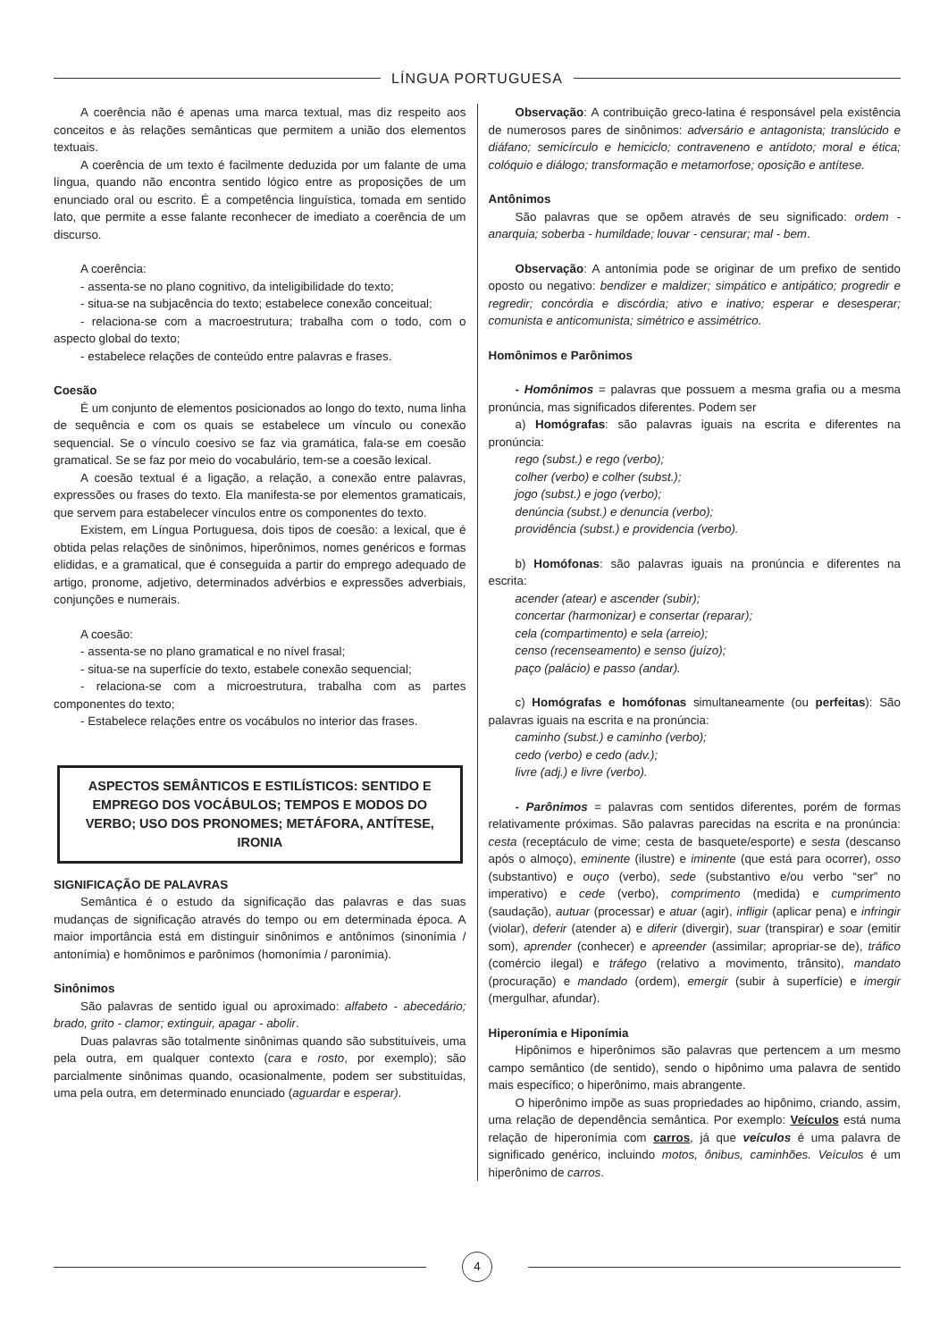LÍNGUA PORTUGUESA
A coerência não é apenas uma marca textual, mas diz respeito aos conceitos e às relações semânticas que permitem a união dos elementos textuais.
A coerência de um texto é facilmente deduzida por um falante de uma língua, quando não encontra sentido lógico entre as proposições de um enunciado oral ou escrito. É a competência linguística, tomada em sentido lato, que permite a esse falante reconhecer de imediato a coerência de um discurso.
A coerência:
- assenta-se no plano cognitivo, da inteligibilidade do texto;
- situa-se na subjacência do texto; estabelece conexão conceitual;
- relaciona-se com a macroestrutura; trabalha com o todo, com o aspecto global do texto;
- estabelece relações de conteúdo entre palavras e frases.
Coesão
É um conjunto de elementos posicionados ao longo do texto, numa linha de sequência e com os quais se estabelece um vínculo ou conexão sequencial. Se o vínculo coesivo se faz via gramática, fala-se em coesão gramatical. Se se faz por meio do vocabulário, tem-se a coesão lexical.
A coesão textual é a ligação, a relação, a conexão entre palavras, expressões ou frases do texto. Ela manifesta-se por elementos gramaticais, que servem para estabelecer vínculos entre os componentes do texto.
Existem, em Língua Portuguesa, dois tipos de coesão: a lexical, que é obtida pelas relações de sinônimos, hiperônimos, nomes genéricos e formas elididas, e a gramatical, que é conseguida a partir do emprego adequado de artigo, pronome, adjetivo, determinados advérbios e expressões adverbiais, conjunções e numerais.
A coesão:
- assenta-se no plano gramatical e no nível frasal;
- situa-se na superfície do texto, estabele conexão sequencial;
- relaciona-se com a microestrutura, trabalha com as partes componentes do texto;
- Estabelece relações entre os vocábulos no interior das frases.
ASPECTOS SEMÂNTICOS E ESTILÍSTICOS: SENTIDO E EMPREGO DOS VOCÁBULOS; TEMPOS E MODOS DO VERBO; USO DOS PRONOMES; METÁFORA, ANTÍTESE, IRONIA
SIGNIFICAÇÃO DE PALAVRAS
Semântica é o estudo da significação das palavras e das suas mudanças de significação através do tempo ou em determinada época. A maior importância está em distinguir sinônimos e antônimos (sinonímia / antonímia) e homônimos e parônimos (homonímia / paronímia).
Sinônimos
São palavras de sentido igual ou aproximado: alfabeto - abecedário; brado, grito - clamor; extinguir, apagar - abolir.
Duas palavras são totalmente sinônimas quando são substituíveis, uma pela outra, em qualquer contexto (cara e rosto, por exemplo); são parcialmente sinônimas quando, ocasionalmente, podem ser substituídas, uma pela outra, em determinado enunciado (aguardar e esperar).
Observação: A contribuição greco-latina é responsável pela existência de numerosos pares de sinônimos: adversário e antagonista; translúcido e diáfano; semicírculo e hemiciclo; contraveneno e antídoto; moral e ética; colóquio e diálogo; transformação e metamorfose; oposição e antítese.
Antônimos
São palavras que se opõem através de seu significado: ordem - anarquia; soberba - humildade; louvar - censurar; mal - bem.
Observação: A antonímia pode se originar de um prefixo de sentido oposto ou negativo: bendizer e maldizer; simpático e antipático; progredir e regredir; concórdia e discórdia; ativo e inativo; esperar e desesperar; comunista e anticomunista; simétrico e assimétrico.
Homônimos e Parônimos
- Homônimos = palavras que possuem a mesma grafia ou a mesma pronúncia, mas significados diferentes. Podem ser
a) Homógrafas: são palavras iguais na escrita e diferentes na pronúncia:
rego (subst.) e rego (verbo);
colher (verbo) e colher (subst.);
jogo (subst.) e jogo (verbo);
denúncia (subst.) e denuncia (verbo);
providência (subst.) e providencia (verbo).
b) Homófonas: são palavras iguais na pronúncia e diferentes na escrita:
acender (atear) e ascender (subir);
concertar (harmonizar) e consertar (reparar);
cela (compartimento) e sela (arreio);
censo (recenseamento) e senso (juízo);
paço (palácio) e passo (andar).
c) Homógrafas e homófonas simultaneamente (ou perfeitas): São palavras iguais na escrita e na pronúncia:
caminho (subst.) e caminho (verbo);
cedo (verbo) e cedo (adv.);
livre (adj.) e livre (verbo).
- Parônimos = palavras com sentidos diferentes, porém de formas relativamente próximas. São palavras parecidas na escrita e na pronúncia: cesta (receptáculo de vime; cesta de basquete/esporte) e sesta (descanso após o almoço), eminente (ilustre) e iminente (que está para ocorrer), osso (substantivo) e ouço (verbo), sede (substantivo e/ou verbo “ser” no imperativo) e cede (verbo), comprimento (medida) e cumprimento (saudação), autuar (processar) e atuar (agir), infligir (aplicar pena) e infringir (violar), deferir (atender a) e diferir (divergir), suar (transpirar) e soar (emitir som), aprender (conhecer) e apreender (assimilar; apropriar-se de), tráfico (comércio ilegal) e tráfego (relativo a movimento, trânsito), mandato (procuração) e mandado (ordem), emergir (subir à superfície) e imergir (mergulhar, afundar).
Hiperonímia e Hiponímia
Hipônimos e hiperônimos são palavras que pertencem a um mesmo campo semântico (de sentido), sendo o hipônimo uma palavra de sentido mais específico; o hiperônimo, mais abrangente.
O hiperônimo impõe as suas propriedades ao hipônimo, criando, assim, uma relação de dependência semântica. Por exemplo: Veículos está numa relação de hiperonímia com carros, já que veículos é uma palavra de significado genérico, incluindo motos, ônibus, caminhões. Veículos é um hiperônimo de carros.
4